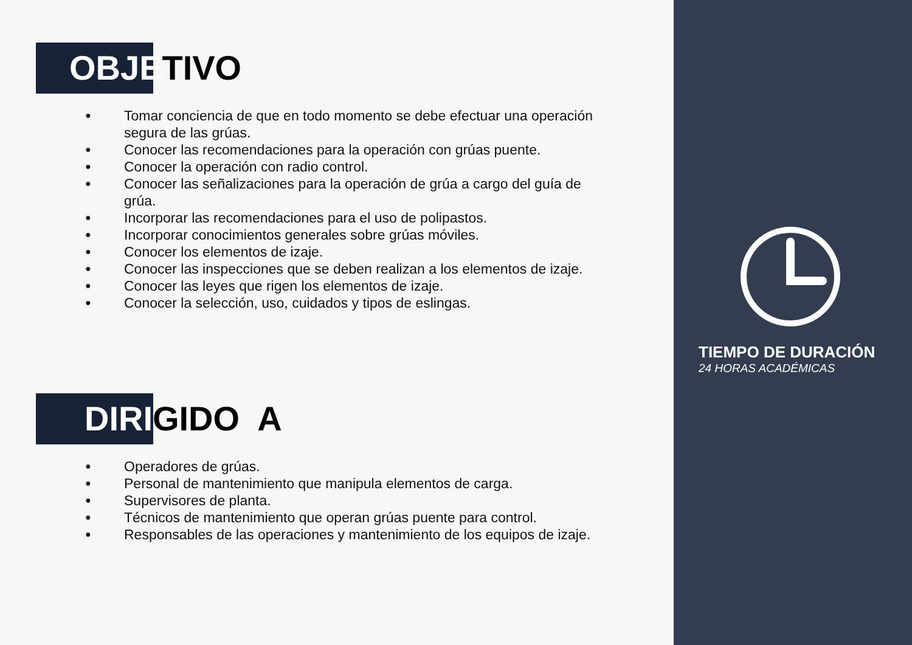OBJETIVO
● Tomar conciencia de que en todo momento se debe efectuar una operación segura de las grúas.
● Conocer las recomendaciones para la operación con grúas puente.
● Conocer la operación con radio control.
● Conocer las señalizaciones para la operación de grúa a cargo del guía de grúa.
● Incorporar las recomendaciones para el uso de polipastos.
● Incorporar conocimientos generales sobre grúas móviles.
● Conocer los elementos de izaje.
● Conocer las inspecciones que se deben realizan a los elementos de izaje.
● Conocer las leyes que rigen los elementos de izaje.
● Conocer la selección, uso, cuidados y tipos de eslingas.
DIRIGIDO A
● Operadores de grúas.
● Personal de mantenimiento que manipula elementos de carga.
● Supervisores de planta.
● Técnicos de mantenimiento que operan grúas puente para control.
● Responsables de las operaciones y mantenimiento de los equipos de izaje.
TIEMPO DE DURACIÓN
24 HORAS ACADÉMICAS